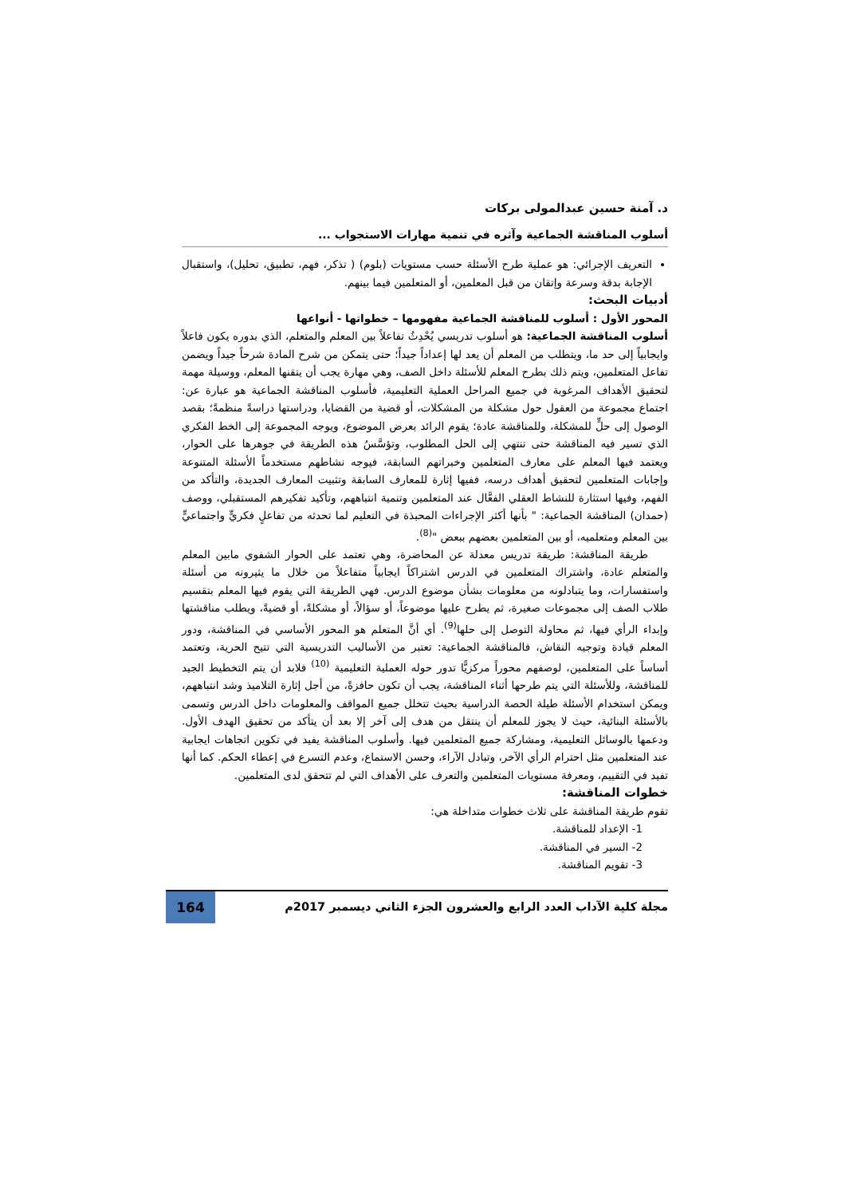د. آمنة حسين عبدالمولى بركات
أسلوب المناقشة الجماعية وآثره في تنمية مهارات الاستجواب ...
التعريف الإجرائي: هو عملية طرح الأسئلة حسب مستويات (بلوم) ( تذكر، فهم، تطبيق، تحليل)، واستقبال الإجابة بدقة وسرعة وإتقان من قبل المعلمين، أو المتعلمين فيما بينهم.
أدبيات البحث:
المحور الأول : أسلوب للمناقشة الجماعية مفهومها – خطواتها - أنواعها
أسلوب المناقشة الجماعية: هو أسلوب تدريسي يُحْدِثُ تفاعلاً بين المعلم والمتعلم، الذي بدوره يكون فاعلاً وايجابياً إلى حد ما، ويتطلب من المعلم أن يعد لها إعداداً جيداً؛ حتى يتمكن من شرح المادة شرحاً جيداً ويضمن تفاعل المتعلمين، ويتم ذلك بطرح المعلم للأسئلة داخل الصف، وهي مهارة يجب أن يتقنها المعلم، ووسيلة مهمة لتحقيق الأهداف المرغوبة في جميع المراحل العملية التعليمية، فأسلوب المناقشة الجماعية هو عبارة عن: اجتماع مجموعة من العقول حول مشكلة من المشكلات، أو قضية من القضايا، ودراستها دراسةً منظمةً؛ بقصد الوصول إلى حلٍّ للمشكلة، وللمناقشة عادة؛ يقوم الرائد بعرض الموضوع، ويوجه المجموعة إلى الخط الفكري الذي تسير فيه المناقشة حتى تنتهي إلى الحل المطلوب، وتؤسَّسُ هذه الطريقة في جوهرها على الحوار، ويعتمد فيها المعلم على معارف المتعلمين وخبراتهم السابقة، فيوجه نشاطهم مستخدماً الأسئلة المتنوعة وإجابات المتعلمين لتحقيق أهداف درسه، ففيها إثارة للمعارف السابقة وتثبيت المعارف الجديدة، والتأكد من الفهم، وفيها استثارة للنشاط العقلي الفعَّال عند المتعلمين وتنمية انتباههم، وتأكيد تفكيرهم المستقبلي، ووصف (حمدان) المناقشة الجماعية: " بأنها أكثر الإجراءات المحبذة في التعليم لما تحدثه من تفاعلٍ فكريٍّ واجتماعيٍّ بين المعلم ومتعلميه، أو بين المتعلمين بعضهم ببعض "<sup>(8)</sup>.
طريقة المناقشة: طريقة تدريس معدلة عن المحاضرة، وهي تعتمد على الحوار الشفوي مابين المعلم والمتعلم عادة، واشتراك المتعلمين في الدرس اشتراكاً ايجابياً متفاعلاً من خلال ما يثيرونه من أسئلة واستفسارات، وما يتبادلونه من معلومات بشأن موضوع الدرس. فهي الطريقة التي يقوم فيها المعلم بتقسيم طلاب الصف إلى مجموعات صغيرة، ثم يطرح عليها موضوعاً، أو سؤالاً، أو مشكلةً، أو قضيةً، ويطلب مناقشتها وإبداء الرأي فيها، ثم محاولة التوصل إلى حلها<sup>(9)</sup>. أي أنَّ المتعلم هو المحور الأساسي في المناقشة، ودور المعلم قيادة وتوجيه النقاش، فالمناقشة الجماعية: تعتبر من الأساليب التدريسية التي تتيح الحرية، وتعتمد أساساً على المتعلمين، لوصفهم محوراً مركزيًّا تدور حوله العملية التعليمية <sup>(10)</sup> فلابد أن يتم التخطيط الجيد للمناقشة، وللأسئلة التي يتم طرحها أثناء المناقشة، يجب أن تكون حافزةً، من أجل إثارة التلاميذ وشد انتباههم، ويمكن استخدام الأسئلة طيلة الحصة الدراسية بحيث تتخلل جميع المواقف والمعلومات داخل الدرس وتسمى بالأسئلة البنائية، حيث لا يجوز للمعلم أن ينتقل من هدف إلى آخر إلا بعد أن يتأكد من تحقيق الهدف الأول. ودعمها بالوسائل التعليمية، ومشاركة جميع المتعلمين فيها. وأسلوب المناقشة يفيد في تكوين اتجاهات ايجابية عند المتعلمين مثل احترام الرأي الآخر، وتبادل الآراء، وحسن الاستماع، وعدم التسرع في إعطاء الحكم. كما أنها تفيد في التقييم، ومعرفة مستويات المتعلمين والتعرف على الأهداف التي لم تتحقق لدى المتعلمين.
خطوات المناقشة:
تقوم طريقة المناقشة على ثلاث خطوات متداخلة هي:
1- الإعداد للمناقشة.
2- السير في المناقشة.
3- تقويم المناقشة.
مجلة كلية الآداب العدد الرابع والعشرون الجزء الثاني ديسمبر 2017م 164